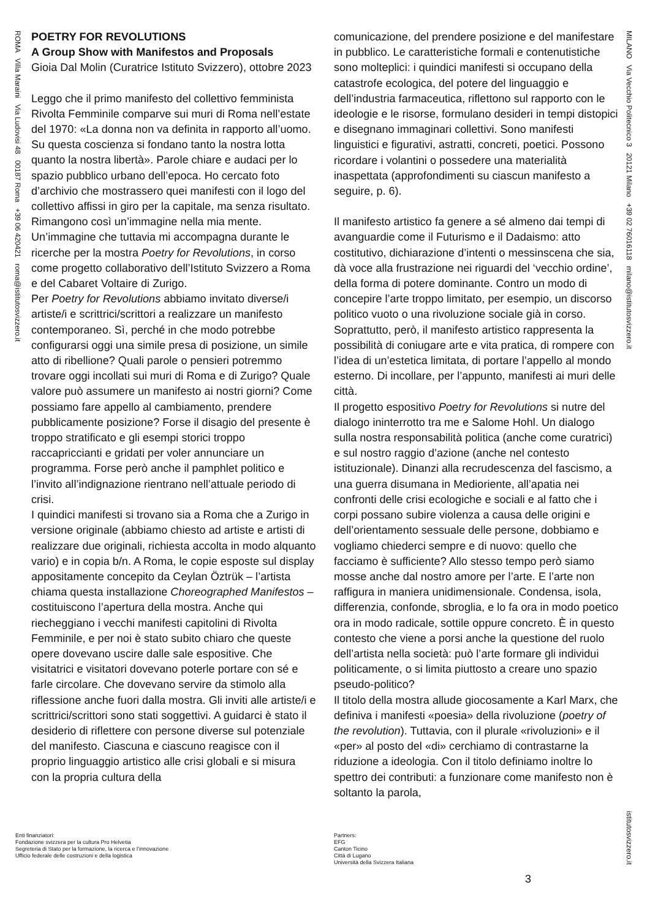ROMA Villa Maraini Via Ludovisi 48 00187 Roma +39 06 420421 roma@istitutosvizzero.it
MILANO Via Vecchio Politecnico 3 20121 Milano +39 02 76016118 milano@istitutosvizzero.it
istitutosvizzero.it
POETRY FOR REVOLUTIONS
A Group Show with Manifestos and Proposals
Gioia Dal Molin (Curatrice Istituto Svizzero), ottobre 2023
Leggo che il primo manifesto del collettivo femminista Rivolta Femminile comparve sui muri di Roma nell’estate del 1970: «La donna non va definita in rapporto all’uomo. Su questa coscienza si fondano tanto la nostra lotta quanto la nostra libertà». Parole chiare e audaci per lo spazio pubblico urbano dell’epoca. Ho cercato foto d’archivio che mostrassero quei manifesti con il logo del collettivo affissi in giro per la capitale, ma senza risultato. Rimangono così un’immagine nella mia mente. Un’immagine che tuttavia mi accompagna durante le ricerche per la mostra Poetry for Revolutions, in corso come progetto collaborativo dell’Istituto Svizzero a Roma e del Cabaret Voltaire di Zurigo.
Per Poetry for Revolutions abbiamo invitato diverse/i artiste/i e scrittrici/scrittori a realizzare un manifesto contemporaneo. Sì, perché in che modo potrebbe configurarsi oggi una simile presa di posizione, un simile atto di ribellione? Quali parole o pensieri potremmo trovare oggi incollati sui muri di Roma e di Zurigo? Quale valore può assumere un manifesto ai nostri giorni? Come possiamo fare appello al cambiamento, prendere pubblicamente posizione? Forse il disagio del presente è troppo stratificato e gli esempi storici troppo raccapriccianti e gridati per voler annunciare un programma. Forse però anche il pamphlet politico e l’invito all’indignazione rientrano nell’attuale periodo di crisi.
I quindici manifesti si trovano sia a Roma che a Zurigo in versione originale (abbiamo chiesto ad artiste e artisti di realizzare due originali, richiesta accolta in modo alquanto vario) e in copia b/n. A Roma, le copie esposte sul display appositamente concepito da Ceylan Öztrük – l’artista chiama questa installazione Choreographed Manifestos – costituiscono l’apertura della mostra. Anche qui riecheggiano i vecchi manifesti capitolini di Rivolta Femminile, e per noi è stato subito chiaro che queste opere dovevano uscire dalle sale espositive. Che visitatrici e visitatori dovevano poterle portare con sé e farle circolare. Che dovevano servire da stimolo alla riflessione anche fuori dalla mostra. Gli inviti alle artiste/i e scrittrici/scrittori sono stati soggettivi. A guidarci è stato il desiderio di riflettere con persone diverse sul potenziale del manifesto. Ciascuna e ciascuno reagisce con il proprio linguaggio artistico alle crisi globali e si misura con la propria cultura della
comunicazione, del prendere posizione e del manifestare in pubblico. Le caratteristiche formali e contenutistiche sono molteplici: i quindici manifesti si occupano della catastrofe ecologica, del potere del linguaggio e dell’industria farmaceutica, riflettono sul rapporto con le ideologie e le risorse, formulano desideri in tempi distopici e disegnano immaginari collettivi. Sono manifesti linguistici e figurativi, astratti, concreti, poetici. Possono ricordare i volantini o possedere una materialità inaspettata (approfondimenti su ciascun manifesto a seguire, p. 6).
Il manifesto artistico fa genere a sé almeno dai tempi di avanguardie come il Futurismo e il Dadaismo: atto costitutivo, dichiarazione d’intenti o messinscena che sia, dà voce alla frustrazione nei riguardi del ‘vecchio ordine’, della forma di potere dominante. Contro un modo di concepire l’arte troppo limitato, per esempio, un discorso politico vuoto o una rivoluzione sociale già in corso. Soprattutto, però, il manifesto artistico rappresenta la possibilità di coniugare arte e vita pratica, di rompere con l’idea di un’estetica limitata, di portare l’appello al mondo esterno. Di incollare, per l’appunto, manifesti ai muri delle città.
Il progetto espositivo Poetry for Revolutions si nutre del dialogo ininterrotto tra me e Salome Hohl. Un dialogo sulla nostra responsabilità politica (anche come curatrici) e sul nostro raggio d’azione (anche nel contesto istituzionale). Dinanzi alla recrudescenza del fascismo, a una guerra disumana in Medioriente, all’apatia nei confronti delle crisi ecologiche e sociali e al fatto che i corpi possano subire violenza a causa delle origini e dell’orientamento sessuale delle persone, dobbiamo e vogliamo chiederci sempre e di nuovo: quello che facciamo è sufficiente? Allo stesso tempo però siamo mosse anche dal nostro amore per l’arte. E l’arte non raffigura in maniera unidimensionale. Condensa, isola, differenzia, confonde, sbroglia, e lo fa ora in modo poetico ora in modo radicale, sottile oppure concreto. È in questo contesto che viene a porsi anche la questione del ruolo dell’artista nella società: può l’arte formare gli individui politicamente, o si limita piuttosto a creare uno spazio pseudo-politico?
Il titolo della mostra allude giocosamente a Karl Marx, che definiva i manifesti «poesia» della rivoluzione (poetry of the revolution). Tuttavia, con il plurale «rivoluzioni» e il «per» al posto del «di» cerchiamo di contrastarne la riduzione a ideologia. Con il titolo definiamo inoltre lo spettro dei contributi: a funzionare come manifesto non è soltanto la parola,
Enti finanziatori:
Fondazione svizzera per la cultura Pro Helvetia
Segreteria di Stato per la formazione, la ricerca e l’innovazione
Ufficio federale delle costruzioni e della logistica
Partners:
EFG
Canton Ticino
Città di Lugano
Università della Svizzera Italiana
3